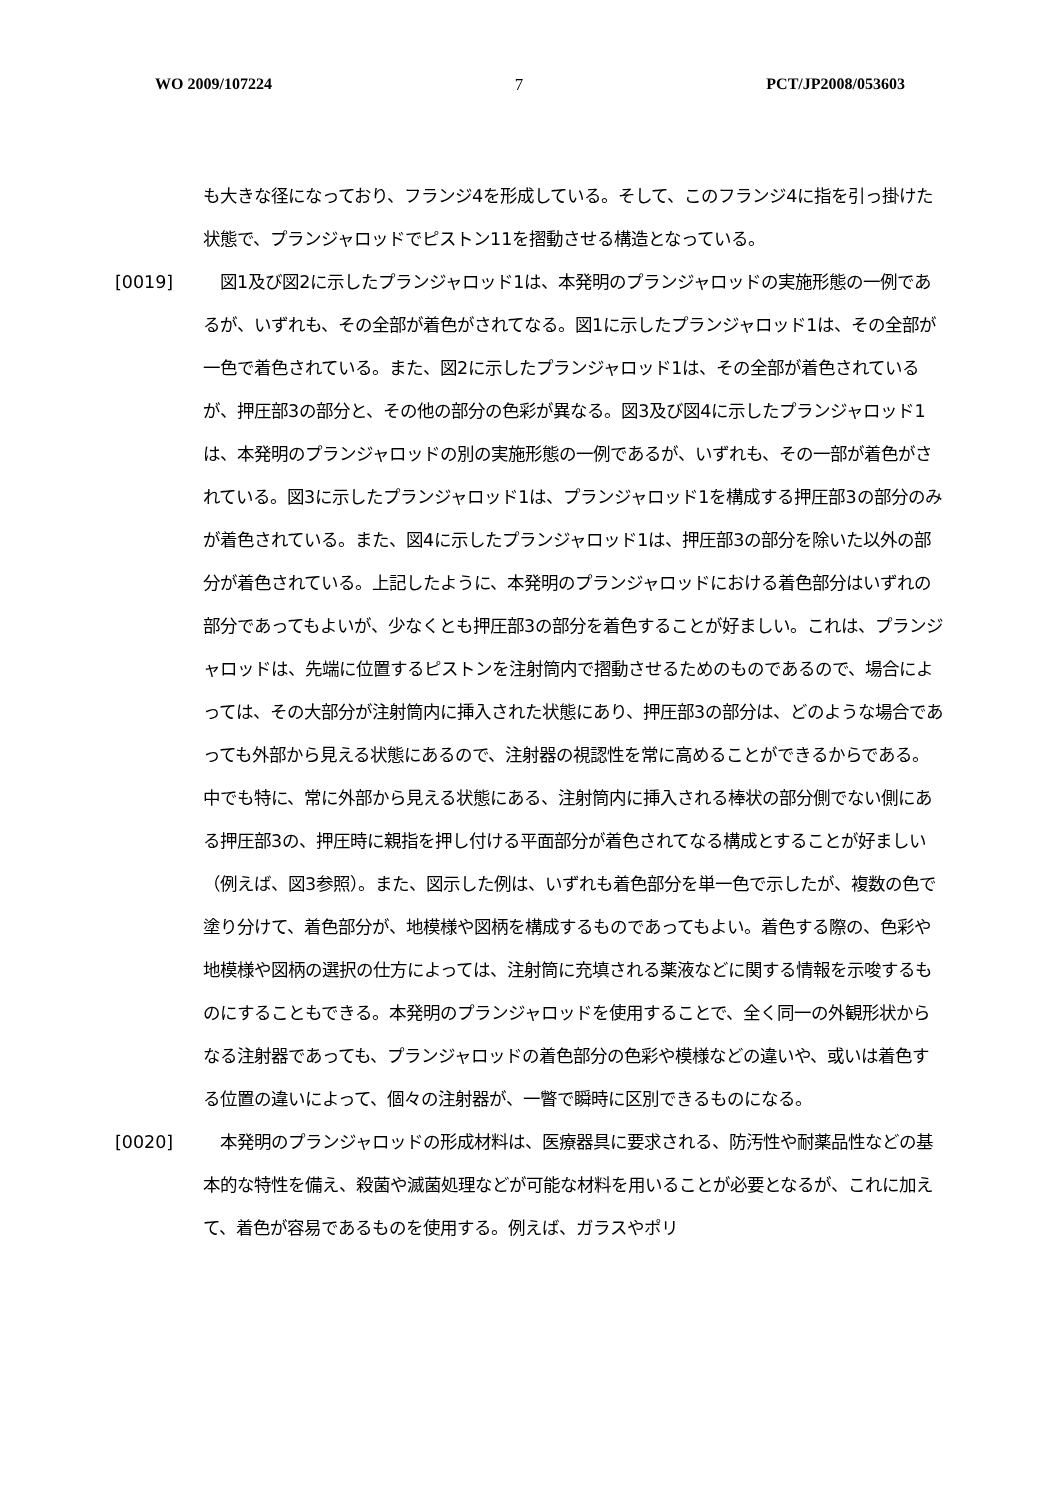WO 2009/107224 7 PCT/JP2008/053603
も大きな径になっており、フランジ4を形成している。そして、このフランジ4に指を引っ掛けた状態で、プランジャロッドでピストン11を摺動させる構造となっている。
[0019] 　図1及び図2に示したプランジャロッド1は、本発明のプランジャロッドの実施形態の一例であるが、いずれも、その全部が着色がされてなる。図1に示したプランジャロッド1は、その全部が一色で着色されている。また、図2に示したプランジャロッド1は、その全部が着色されているが、押圧部3の部分と、その他の部分の色彩が異なる。図3及び図4に示したプランジャロッド1は、本発明のプランジャロッドの別の実施形態の一例であるが、いずれも、その一部が着色がされている。図3に示したプランジャロッド1は、プランジャロッド1を構成する押圧部3の部分のみが着色されている。また、図4に示したプランジャロッド1は、押圧部3の部分を除いた以外の部分が着色されている。上記したように、本発明のプランジャロッドにおける着色部分はいずれの部分であってもよいが、少なくとも押圧部3の部分を着色することが好ましい。これは、プランジャロッドは、先端に位置するピストンを注射筒内で摺動させるためのものであるので、場合によっては、その大部分が注射筒内に挿入された状態にあり、押圧部3の部分は、どのような場合であっても外部から見える状態にあるので、注射器の視認性を常に高めることができるからである。中でも特に、常に外部から見える状態にある、注射筒内に挿入される棒状の部分側でない側にある押圧部3の、押圧時に親指を押し付ける平面部分が着色されてなる構成とすることが好ましい（例えば、図3参照）。また、図示した例は、いずれも着色部分を単一色で示したが、複数の色で塗り分けて、着色部分が、地模様や図柄を構成するものであってもよい。着色する際の、色彩や地模様や図柄の選択の仕方によっては、注射筒に充填される薬液などに関する情報を示唆するものにすることもできる。本発明のプランジャロッドを使用することで、全く同一の外観形状からなる注射器であっても、プランジャロッドの着色部分の色彩や模様などの違いや、或いは着色する位置の違いによって、個々の注射器が、一瞥で瞬時に区別できるものになる。
[0020] 　本発明のプランジャロッドの形成材料は、医療器具に要求される、防汚性や耐薬品性などの基本的な特性を備え、殺菌や滅菌処理などが可能な材料を用いることが必要となるが、これに加えて、着色が容易であるものを使用する。例えば、ガラスやポリ